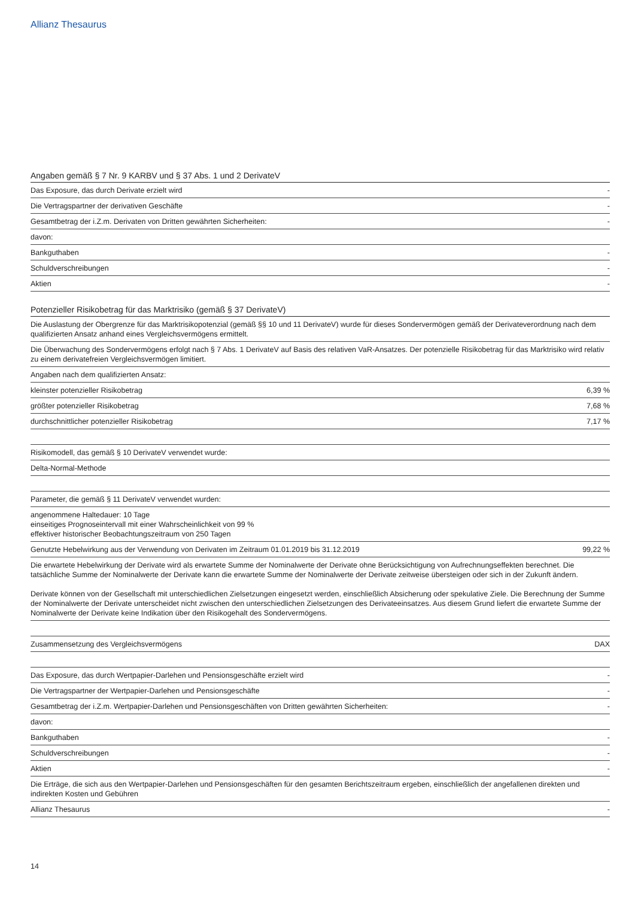Allianz Thesaurus
Angaben gemäß § 7 Nr. 9 KARBV und § 37 Abs. 1 und 2 DerivateV
| Das Exposure, das durch Derivate erzielt wird | - |
| Die Vertragspartner der derivativen Geschäfte | - |
| Gesamtbetrag der i.Z.m. Derivaten von Dritten gewährten Sicherheiten: | - |
| davon: | |
| Bankguthaben | - |
| Schuldverschreibungen | - |
| Aktien | - |
Potenzieller Risikobetrag für das Marktrisiko (gemäß § 37 DerivateV)
| Die Auslastung der Obergrenze für das Marktrisikopotenzial (gemäß §§ 10 und 11 DerivateV) wurde für dieses Sondervermögen gemäß der Derivateverordnung nach dem qualifizierten Ansatz anhand eines Vergleichsvermögens ermittelt. | |
| Die Überwachung des Sondervermögens erfolgt nach § 7 Abs. 1 DerivateV auf Basis des relativen VaR-Ansatzes. Der potenzielle Risikobetrag für das Marktrisiko wird relativ zu einem derivatefreien Vergleichsvermögen limitiert. | |
| Angaben nach dem qualifizierten Ansatz: | |
| kleinster potenzieller Risikobetrag | 6,39 % |
| größter potenzieller Risikobetrag | 7,68 % |
| durchschnittlicher potenzieller Risikobetrag | 7,17 % |
| Risikomodell, das gemäß § 10 DerivateV verwendet wurde: | |
| Delta-Normal-Methode | |
| Parameter, die gemäß § 11 DerivateV verwendet wurden: | |
| angenommene Haltedauer: 10 Tage einseitiges Prognoseintervall mit einer Wahrscheinlichkeit von 99 % effektiver historischer Beobachtungszeitraum von 250 Tagen | |
| Genutzte Hebelwirkung aus der Verwendung von Derivaten im Zeitraum 01.01.2019 bis 31.12.2019 | 99,22 % |
| Die erwartete Hebelwirkung der Derivate wird als erwartete Summe der Nominalwerte der Derivate ohne Berücksichtigung von Aufrechnungseffekten berechnet. Die tatsächliche Summe der Nominalwerte der Derivate kann die erwartete Summe der Nominalwerte der Derivate zeitweise übersteigen oder sich in der Zukunft ändern. Derivate können von der Gesellschaft mit unterschiedlichen Zielsetzungen eingesetzt werden, einschließlich Absicherung oder spekulative Ziele. Die Berechnung der Summe der Nominalwerte der Derivate unterscheidet nicht zwischen den unterschiedlichen Zielsetzungen des Derivateeinsatzes. Aus diesem Grund liefert die erwartete Summe der Nominalwerte der Derivate keine Indikation über den Risikogehalt des Sondervermögens. | |
| Zusammensetzung des Vergleichsvermögens | DAX |
| Das Exposure, das durch Wertpapier-Darlehen und Pensionsgeschäfte erzielt wird | - |
| Die Vertragspartner der Wertpapier-Darlehen und Pensionsgeschäfte | - |
| Gesamtbetrag der i.Z.m. Wertpapier-Darlehen und Pensionsgeschäften von Dritten gewährten Sicherheiten: | - |
| davon: | |
| Bankguthaben | - |
| Schuldverschreibungen | - |
| Aktien | - |
| Die Erträge, die sich aus den Wertpapier-Darlehen und Pensionsgeschäften für den gesamten Berichtszeitraum ergeben, einschließlich der angefallenen direkten und indirekten Kosten und Gebühren | |
| Allianz Thesaurus | - |
14